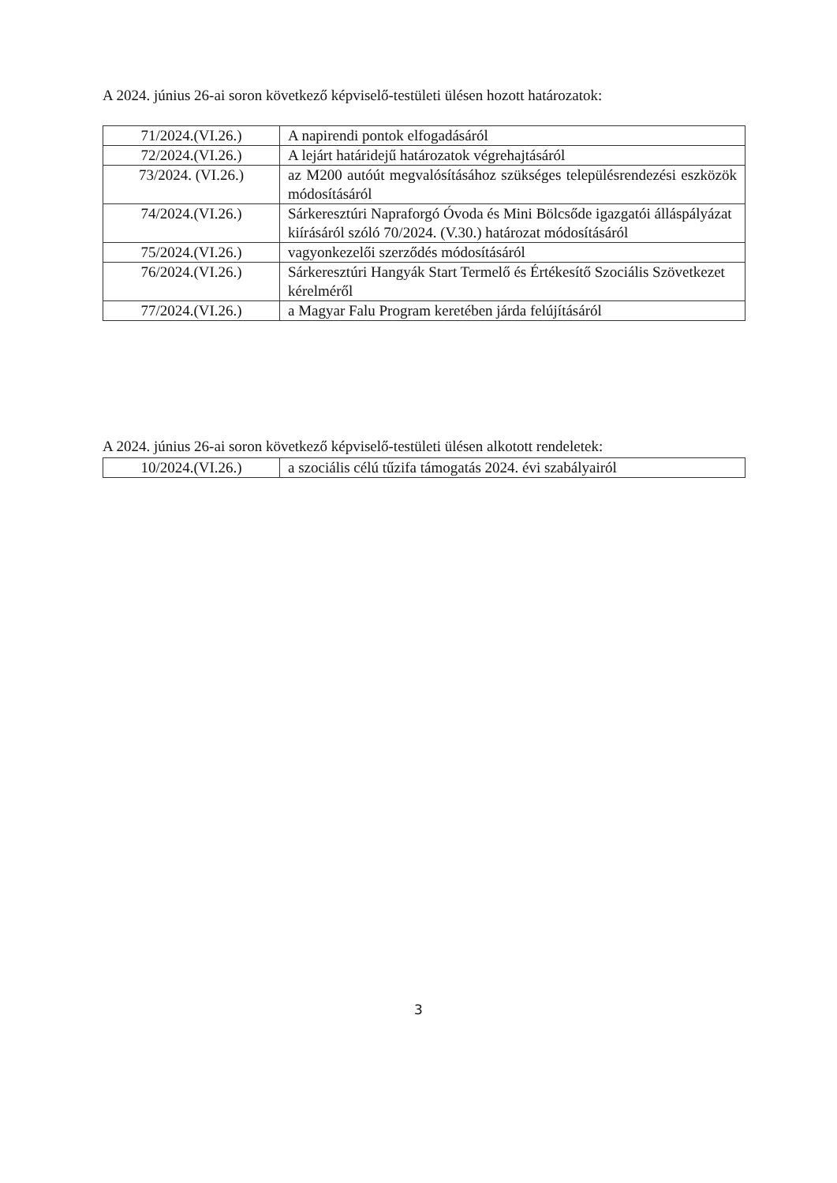A 2024. június 26-ai soron következő képviselő-testületi ülésen hozott határozatok:
| 71/2024.(VI.26.) | A napirendi pontok elfogadásáról |
| 72/2024.(VI.26.) | A lejárt határidejű határozatok végrehajtásáról |
| 73/2024. (VI.26.) | az M200 autóút megvalósításához szükséges településrendezési eszközök módosításáról |
| 74/2024.(VI.26.) | Sárkeresztúri Napraforgó Óvoda és Mini Bölcsőde igazgatói álláspályázat kiírásáról szóló 70/2024. (V.30.) határozat módosításáról |
| 75/2024.(VI.26.) | vagyonkezelői szerződés módosításáról |
| 76/2024.(VI.26.) | Sárkeresztúri Hangyák Start Termelő és Értékesítő Szociális Szövetkezet kérelméről |
| 77/2024.(VI.26.) | a Magyar Falu Program keretében járda felújításáról |
A 2024. június 26-ai soron következő képviselő-testületi ülésen alkotott rendeletek:
| 10/2024.(VI.26.) | a szociális célú tűzifa támogatás 2024. évi szabályairól |
3